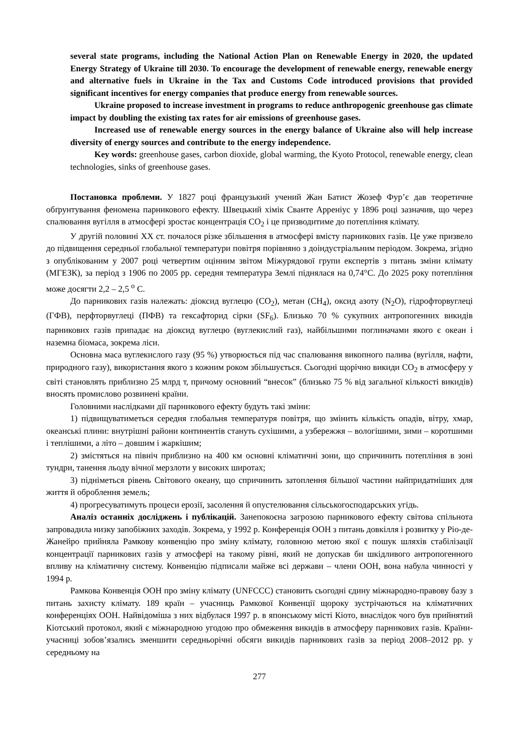several state programs, including the National Action Plan on Renewable Energy in 2020, the updated Energy Strategy of Ukraine till 2030. To encourage the development of renewable energy, renewable energy and alternative fuels in Ukraine in the Tax and Customs Code introduced provisions that provided significant incentives for energy companies that produce energy from renewable sources.
Ukraine proposed to increase investment in programs to reduce anthropogenic greenhouse gas climate impact by doubling the existing tax rates for air emissions of greenhouse gases.
Increased use of renewable energy sources in the energy balance of Ukraine also will help increase diversity of energy sources and contribute to the energy independence.
Key words: greenhouse gases, carbon dioxide, global warming, the Kyoto Protocol, renewable energy, clean technologies, sinks of greenhouse gases.
Постановка проблеми. У 1827 році французький учений Жан Батист Жозеф Фур’є дав теоретичне обґрунтування феномена парникового ефекту. Швецький хімік Сванте Арреніус у 1896 році зазначив, що через спалювання вугілля в атмосфері зростає концентрація CO<sub>2</sub> і це призводитиме до потепління клімату.
У другій половині ХХ ст. почалося різке збільшення в атмосфері вмісту парникових газів. Це уже призвело до підвищення середньої глобальної температури повітря порівняно з доіндустріальним періодом. Зокрема, згідно з опублікованим у 2007 році четвертим оцінним звітом Міжурядової групи експертів з питань зміни клімату (МГЕЗК), за період з 1906 по 2005 рр. середня температура Землі піднялася на 0,74°С. До 2025 року потепління може досягти 2,2 – 2,5 <sup>о</sup> С.
До парникових газів належать: діоксид вуглецю (CO<sub>2</sub>), метан (CH<sub>4</sub>), оксид азоту (N<sub>2</sub>O), гідрофторвуглеці (ГФВ), перфторвуглеці (ПФВ) та гексафторид сірки (SF<sub>6</sub>). Близько 70 % сукупних антропогенних викидів парникових газів припадає на діоксид вуглецю (вуглекислий газ), найбільшими поглиначами якого є океан і наземна біомаса, зокрема ліси.
Основна маса вуглекислого газу (95 %) утворюється під час спалювання викопного палива (вугілля, нафти, природного газу), використання якого з кожним роком збільшується. Сьогодні щорічно викиди CO<sub>2</sub> в атмосферу у світі становлять приблизно 25 млрд т, причому основний “внесок” (близько 75 % від загальної кількості викидів) вносять промислово розвинені країни.
Головними наслідками дії парникового ефекту будуть такі зміни:
1) підвищуватиметься середня глобальня температуря повітря, що змінить кількість опадів, вітру, хмар, океанські плини: внутрішні райони континентів стануть сухішими, а узбережжя – вологішими, зими – коротшими і теплішими, а літо – довшим і жаркішим;
2) змістяться на північ приблизно на 400 км основні кліматичні зони, що спричинить потепління в зоні тундри, танення льоду вічної мерзлоти у високих широтах;
3) підніметься рівень Світового океану, що спричинить затоплення більшої частини найпридатніших для життя й оброблення земель;
4) прогресуватимуть процеси ерозії, засолення й опустелювання сільськогосподарських угідь.
Аналіз останніх досліджень і публікацій. Занепокоєна загрозою парникового ефекту світова спільнота запровадила низку запобіжних заходів. Зокрема, у 1992 р. Конференція ООН з питань довкілля і розвитку у Ріо-де-Жанейро прийняла Рамкову конвенцію про зміну клімату, головною метою якої є пошук шляхів стабілізації концентрації парникових газів у атмосфері на такому рівні, який не допускав би шкідливого антропогенного впливу на кліматичну систему. Конвенцію підписали майже всі держави – члени ООН, вона набула чинності у 1994 р.
Рамкова Конвенція ООН про зміну клімату (UNFCCC) становить сьогодні єдину міжнародно-правову базу з питань захисту клімату. 189 країн – учасниць Рамкової Конвенції щороку зустрічаються на кліматичних конференціях ООН. Найвідоміша з них відбулася 1997 р. в японському місті Кіото, внаслідок чого був прийнятий Кіотський протокол, який є міжнародною угодою про обмеження викидів в атмосферу парникових газів. Країни-учасниці зобов’язались зменшити середньорічні обсяги викидів парникових газів за період 2008–2012 рр. у середньому на
277